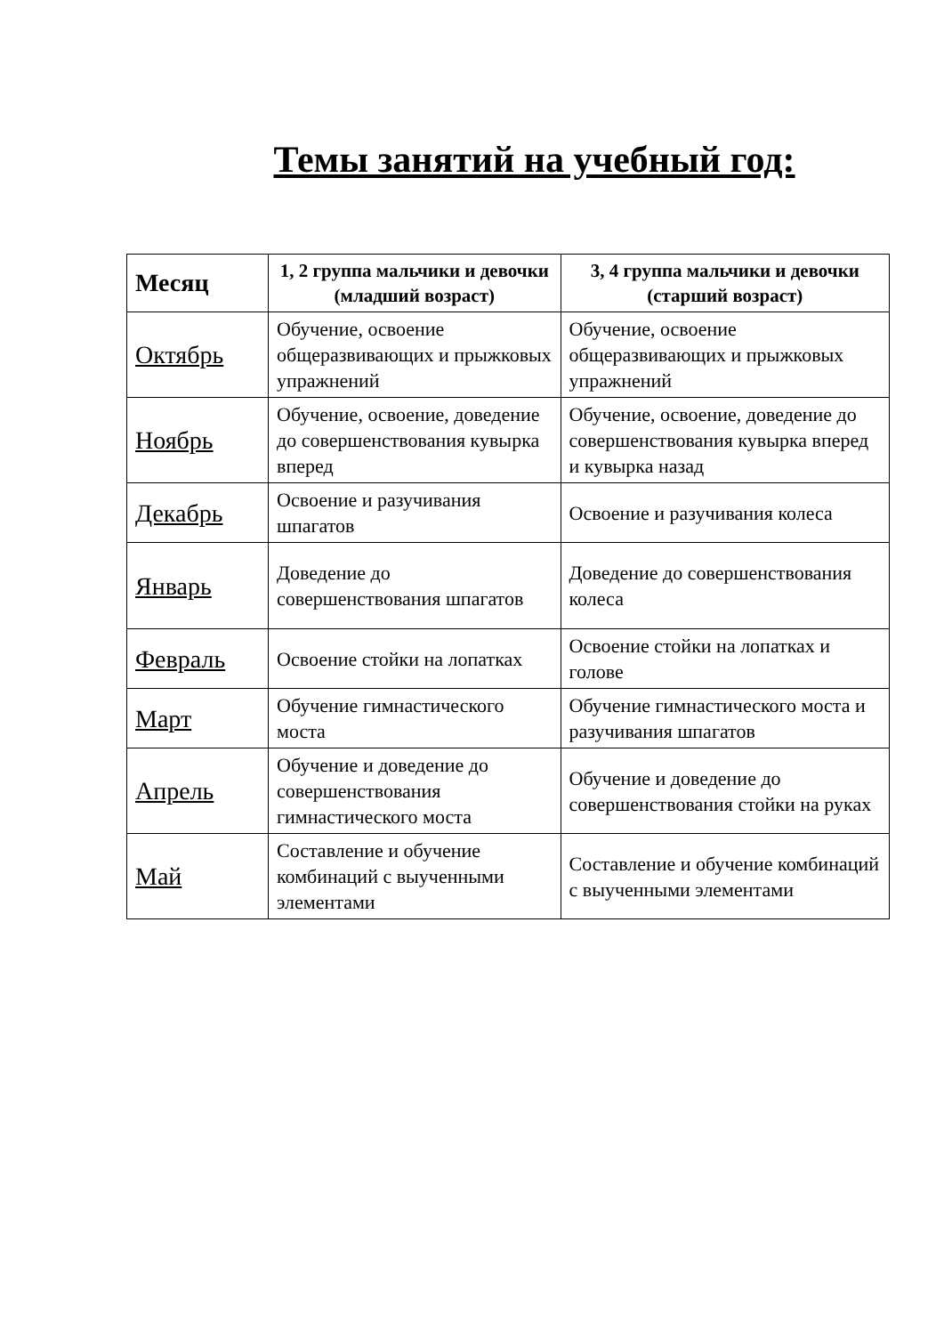Темы занятий на учебный год:
| Месяц | 1, 2 группа мальчики и девочки (младший возраст) | 3, 4 группа мальчики и девочки (старший возраст) |
| --- | --- | --- |
| Октябрь | Обучение, освоение общеразвивающих и прыжковых упражнений | Обучение, освоение общеразвивающих и прыжковых упражнений |
| Ноябрь | Обучение, освоение, доведение до совершенствования кувырка вперед | Обучение, освоение, доведение до совершенствования кувырка вперед и кувырка назад |
| Декабрь | Освоение и разучивания шпагатов | Освоение и разучивания колеса |
| Январь | Доведение до совершенствования шпагатов | Доведение до совершенствования колеса |
| Февраль | Освоение стойки на лопатках | Освоение стойки на лопатках и голове |
| Март | Обучение гимнастического моста | Обучение гимнастического моста и разучивания шпагатов |
| Апрель | Обучение и доведение до совершенствования гимнастического моста | Обучение и доведение до совершенствования стойки на руках |
| Май | Составление и обучение комбинаций с выученными элементами | Составление и обучение комбинаций с выученными элементами |